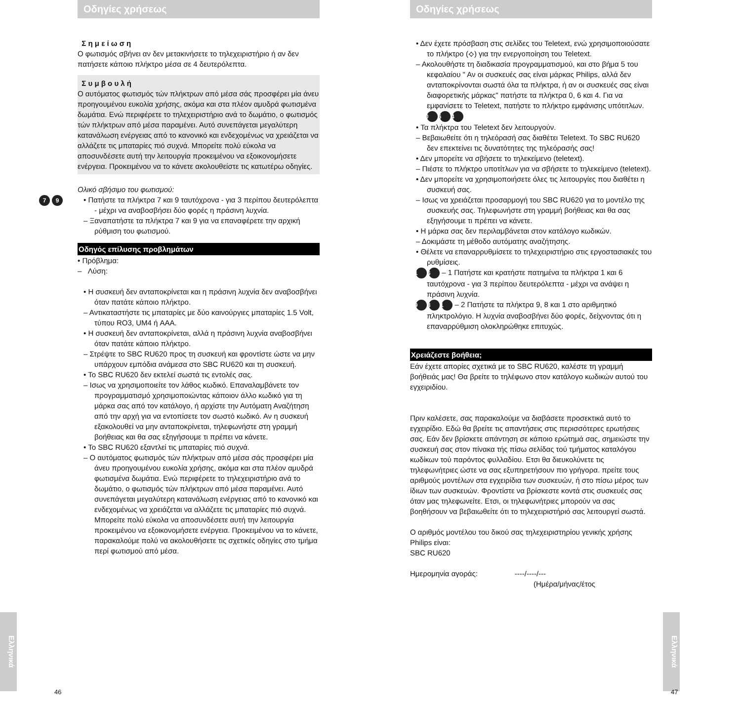Οδηγίες χρήσεως
Σ η μ ε ί ω σ η
Ο φωτισμός σβήνει αν δεν μετακινήσετε το τηλεχειριστήριο ή αν δεν πατήσετε κάποιο πλήκτρο μέσα σε 4 δευτερόλεπτα.
Σ υ μ β ο υ λ ή
Ο αυτόματος φωτισμός τών πλήκτρων από μέσα σάς προσφέρει μία άνευ προηγουμένου ευκολία χρήσης, ακόμα και στα πλέον αμυδρά φωτισμένα δωμάτια. Ενώ περιφέρετε το τηλεχειριστήριο ανά το δωμάτιο, ο φωτισμός τών πλήκτρων από μέσα παραμένει. Αυτό συνεπάγεται μεγαλύτερη κατανάλωση ενέργειας από το κανονικό και ενδεχομένως να χρειάζεται να αλλάζετε τις μπαταρίες πιό συχνά. Μπορείτε πολύ εύκολα να αποσυνδέσετε αυτή την λειτουργία προκειμένου να εξοικονομήσετε ενέργεια. Προκειμένου να το κάνετε ακολουθείστε τις κατωτέρω οδηγίες.
Ολικό σβήσιμο του φωτισμού:
7 9
• Πατήστε τα πλήκτρα 7 και 9 ταυτόχρονα - για 3 περίπου δευτερόλεπτα - μέχρι να αναβοσβήσει δύο φορές η πράσινη λυχνία.
– Ξαναπατήστε τα πλήκτρα 7 και 9 για να επαναφέρετε την αρχική ρύθμιση του φωτισμού.
Οδηγός επίλυσης προβλημάτων
• Πρόβλημα:
– Λύση:
• Η συσκευή δεν ανταποκρίνεται και η πράσινη λυχνία δεν αναβοσβήνει όταν πατάτε κάποιο πλήκτρο.
– Αντικαταστήστε τις μπαταρίες με δύο καινούργιες μπαταρίες 1.5 Volt, τύπου RO3, UM4 ή AAA.
• Η συσκευή δεν ανταποκρίνεται, αλλά η πράσινη λυχνία αναβοσβήνει όταν πατάτε κάποιο πλήκτρο.
– Στρέψτε το SBC RU620 προς τη συσκευή και φροντίστε ώστε να μην υπάρχουν εμπόδια ανάμεσα στο SBC RU620 και τη συσκευή.
• Το SBC RU620 δεν εκτελεί σωστά τις εντολές σας.
– Ισως να χρησιμοποιείτε τον λάθος κωδικό. Επαναλαμβάνετε τον προγραμματισμό χρησιμοποιώντας κάποιον άλλο κωδικό για τη μάρκα σας από τον κατάλογο, ή αρχίστε την Αυτόματη Αναζήτηση από την αρχή για να εντοπίσετε τον σωστό κωδικό. Αν η συσκευή εξακολουθεί να μην ανταποκρίνεται, τηλεφωνήστε στη γραμμή βοήθειας και θα σας εξηγήσουμε τι πρέπει να κάνετε.
• Το SBC RU620 εξαντλεί τις μπαταρίες πιό συχνά.
– Ο αυτόματος φωτισμός τών πλήκτρων από μέσα σάς προσφέρει μία άνευ προηγουμένου ευκολία χρήσης, ακόμα και στα πλέον αμυδρά φωτισμένα δωμάτια. Ενώ περιφέρετε το τηλεχειριστήριο ανά το δωμάτιο, ο φωτισμός τών πλήκτρων από μέσα παραμένει. Αυτό συνεπάγεται μεγαλύτερη κατανάλωση ενέργειας από το κανονικό και ενδεχομένως να χρειάζεται να αλλάζετε τις μπαταρίες πιό συχνά. Μπορείτε πολύ εύκολα να αποσυνδέσετε αυτή την λειτουργία προκειμένου να εξοικονομήσετε ενέργεια. Προκειμένου να το κάνετε, παρακαλούμε πολύ να ακολουθήσετε τις σχετικές οδηγίες στο τμήμα περί φωτισμού από μέσα.
Ελληνικά
46
Οδηγίες χρήσεως
• Δεν έχετε πρόσβαση στις σελίδες του Teletext, ενώ χρησιμοποιούσατε το πλήκτρο (⟡) για την ενεργοποίηση του Teletext.
– Ακολουθήστε τη διαδικασία προγραμματισμού, και στο βήμα 5 του κεφαλαίου " Αν οι συσκευές σας είναι μάρκας Philips, αλλά δεν ανταποκρίνονται σωστά όλα τα πλήκτρα, ή αν οι συσκευές σας είναι διαφορετικής μάρκας" πατήστε τα πλήκτρα 0, 6 και 4. Για να εμφανίσετε το Teletext, πατήστε το πλήκτρο εμφάνισης υπότιτλων. 0 6 4
• Τα πλήκτρα του Teletext δεν λειτουργούν.
– Βεβαιωθείτε ότι η τηλεόρασή σας διαθέτει Teletext. Το SBC RU620 δεν επεκτείνει τις δυνατότητες της τηλεόρασής σας!
• Δεν μπορείτε να σβήσετε το τηλεκείμενο (teletext).
– Πιέστε το πλήκτρο υποτίτλων για να σβήσετε το τηλεκείμενο (teletext).
• Δεν μπορείτε να χρησιμοποιήσετε όλες τις λειτουργίες που διαθέτει η συσκευή σας.
– Ισως να χρειάζεται προσαρμογή του SBC RU620 για το μοντέλο της συσκευής σας. Τηλεφωνήστε στη γραμμή βοήθειας και θα σας εξηγήσουμε τι πρέπει να κάνετε.
• Η μάρκα σας δεν περιλαμβάνεται στον κατάλογο κωδικών.
– Δοκιμάστε τη μέθοδο αυτόματης αναζήτησης.
• Θέλετε να επαναρρυθμίσετε το τηλεχειριστήριο στις εργοστασιακές του ρυθμίσεις.
1 6 – 1 Πατήστε και κρατήστε πατημένα τα πλήκτρα 1 και 6 ταυτόχρονα - για 3 περίπου δευτερόλεπτα - μέχρι να ανάψει η πράσινη λυχνία.
9 8 1 – 2 Πατήστε τα πλήκτρα 9, 8 και 1 στο αριθμητικό πληκτρολόγιο. Η λυχνία αναβοσβήνει δύο φορές, δείχνοντας ότι η επαναρρύθμιση ολοκληρώθηκε επιτυχώς.
Χρειάζεστε βοήθεια;
Εάν έχετε απορίες σχετικά με το SBC RU620, καλέστε τη γραμμή βοήθειάς μας! Θα βρείτε το τηλέφωνο στον κατάλογο κωδικών αυτού του εγχειριδίου.
Πριν καλέσετε, σας παρακαλούμε να διαβάσετε προσεκτικά αυτό το εγχειρίδιο. Εδώ θα βρείτε τις απαντήσεις στις περισσότερες ερωτήσεις σας. Εάν δεν βρίσκετε απάντηση σε κάποιο ερώτημά σας, σημειώστε την συσκευή σας στον πίνακα τής πίσω σελίδας τού τμήματος καταλόγου κωδίκων τού παρόντος φυλλαδίου. Ετσι θα διευκολύνετε τις τηλεφωνήτριες ώστε να σας εξυπηρετήσουν πιο γρήγορα. πρείτε τους αριθμούς μοντέλων στα εγχειρίδια των συσκευών, ή στο πίσω μέρος των ίδιων των συσκευών. Φροντίστε να βρίσκεστε κοντά στις συσκευές σας όταν μας τηλεφωνείτε. Ετσι, οι τηλεφωνήτριες μπορούν να σας βοηθήσουν να βεβαιωθείτε ότι το τηλεχειριστήριό σας λειτουργεί σωστά.
Ο αριθμός μοντέλου του δικού σας τηλεχειριστηρίου γενικής χρήσης Philips είναι:
SBC RU620
Ημερομηνία αγοράς: ----/----/---
(Ημέρα/μήνας/έτος
Ελληνικά
47